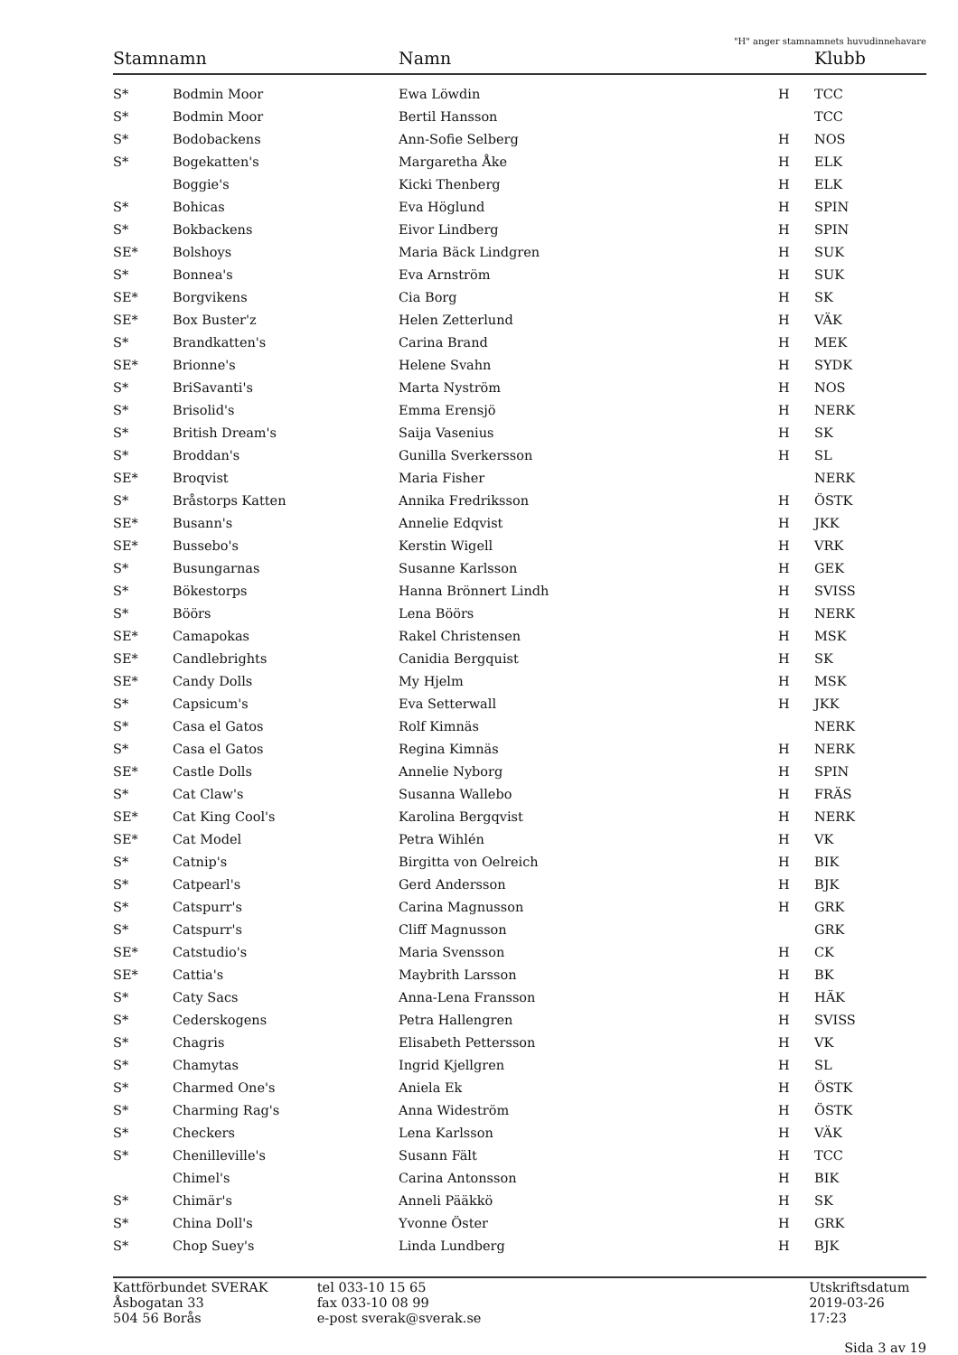"H" anger stamnamnets huvudinnehavare
| Stamnamn | | Namn | | Klubb |
| --- | --- | --- | --- | --- |
| S* | Bodmin Moor | Ewa Löwdin | H | TCC |
| S* | Bodmin Moor | Bertil Hansson | | TCC |
| S* | Bodobackens | Ann-Sofie Selberg | H | NOS |
| S* | Bogekatten's | Margaretha Åke | H | ELK |
| | Boggie's | Kicki Thenberg | H | ELK |
| S* | Bohicas | Eva Höglund | H | SPIN |
| S* | Bokbackens | Eivor Lindberg | H | SPIN |
| SE* | Bolshoys | Maria Bäck Lindgren | H | SUK |
| S* | Bonnea's | Eva Arnström | H | SUK |
| SE* | Borgvikens | Cia Borg | H | SK |
| SE* | Box Buster'z | Helen Zetterlund | H | VÄK |
| S* | Brandkatten's | Carina Brand | H | MEK |
| SE* | Brionne's | Helene Svahn | H | SYDK |
| S* | BriSavanti's | Marta Nyström | H | NOS |
| S* | Brisolid's | Emma Erensjö | H | NERK |
| S* | British Dream's | Saija Vasenius | H | SK |
| S* | Broddan's | Gunilla Sverkersson | H | SL |
| SE* | Broqvist | Maria Fisher | | NERK |
| S* | Bråstorps Katten | Annika Fredriksson | H | ÖSTK |
| SE* | Busann's | Annelie Edqvist | H | JKK |
| SE* | Bussebo's | Kerstin Wigell | H | VRK |
| S* | Busungarnas | Susanne Karlsson | H | GEK |
| S* | Bökestorps | Hanna Brönnert Lindh | H | SVISS |
| S* | Böörs | Lena Böörs | H | NERK |
| SE* | Camapokas | Rakel Christensen | H | MSK |
| SE* | Candlebrights | Canidia Bergquist | H | SK |
| SE* | Candy Dolls | My Hjelm | H | MSK |
| S* | Capsicum's | Eva Setterwall | H | JKK |
| S* | Casa el Gatos | Rolf Kimnäs | | NERK |
| S* | Casa el Gatos | Regina Kimnäs | H | NERK |
| SE* | Castle Dolls | Annelie Nyborg | H | SPIN |
| S* | Cat Claw's | Susanna Wallebo | H | FRÄS |
| SE* | Cat King Cool's | Karolina Bergqvist | H | NERK |
| SE* | Cat Model | Petra Wihlén | H | VK |
| S* | Catnip's | Birgitta von Oelreich | H | BIK |
| S* | Catpearl's | Gerd Andersson | H | BJK |
| S* | Catspurr's | Carina Magnusson | H | GRK |
| S* | Catspurr's | Cliff Magnusson | | GRK |
| SE* | Catstudio's | Maria Svensson | H | CK |
| SE* | Cattia's | Maybrith Larsson | H | BK |
| S* | Caty Sacs | Anna-Lena Fransson | H | HÄK |
| S* | Cederskogens | Petra Hallengren | H | SVISS |
| S* | Chagris | Elisabeth Pettersson | H | VK |
| S* | Chamytas | Ingrid Kjellgren | H | SL |
| S* | Charmed One's | Aniela Ek | H | ÖSTK |
| S* | Charming Rag's | Anna Wideström | H | ÖSTK |
| S* | Checkers | Lena Karlsson | H | VÄK |
| S* | Chenilleville's | Susann Fält | H | TCC |
| | Chimel's | Carina Antonsson | H | BIK |
| S* | Chimär's | Anneli Pääkkö | H | SK |
| S* | China Doll's | Yvonne Öster | H | GRK |
| S* | Chop Suey's | Linda Lundberg | H | BJK |
Kattförbundet SVERAK
Åsbogatan 33
504 56 Borås
tel 033-10 15 65
fax 033-10 08 99
e-post sverak@sverak.se
Utskriftsdatum
2019-03-26 17:23
Sida 3 av 19